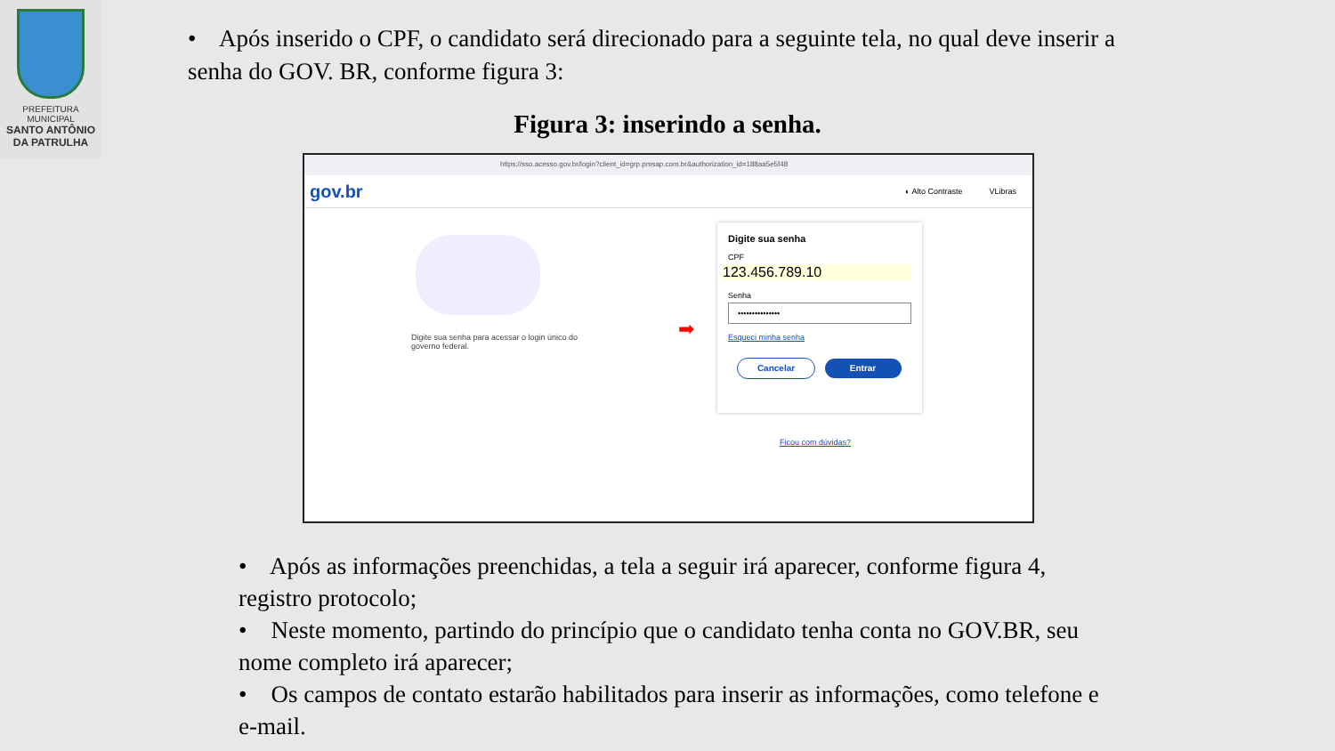PREFEITURA MUNICIPAL
SANTO ANTÔNIO
DA PATRULHA
• Após inserido o CPF, o candidato será direcionado para a seguinte tela, no qual deve inserir a senha do GOV. BR, conforme figura 3:
Figura 3: inserindo a senha.
https://sso.acesso.gov.br/login?client_id=grp.pmsap.com.br&authorization_id=188aa5e5f48
gov.br ◐ Alto Contraste VLibras
Digite sua senha para acessar o login único do governo federal.
➡
Digite sua senha
CPF
123.456.789.10
Senha
•••••••••••••••
Esqueci minha senha
Cancelar Entrar
Ficou com dúvidas?
• Após as informações preenchidas, a tela a seguir irá aparecer, conforme figura 4, registro protocolo;
• Neste momento, partindo do princípio que o candidato tenha conta no GOV.BR, seu nome completo irá aparecer;
• Os campos de contato estarão habilitados para inserir as informações, como telefone e e-mail.